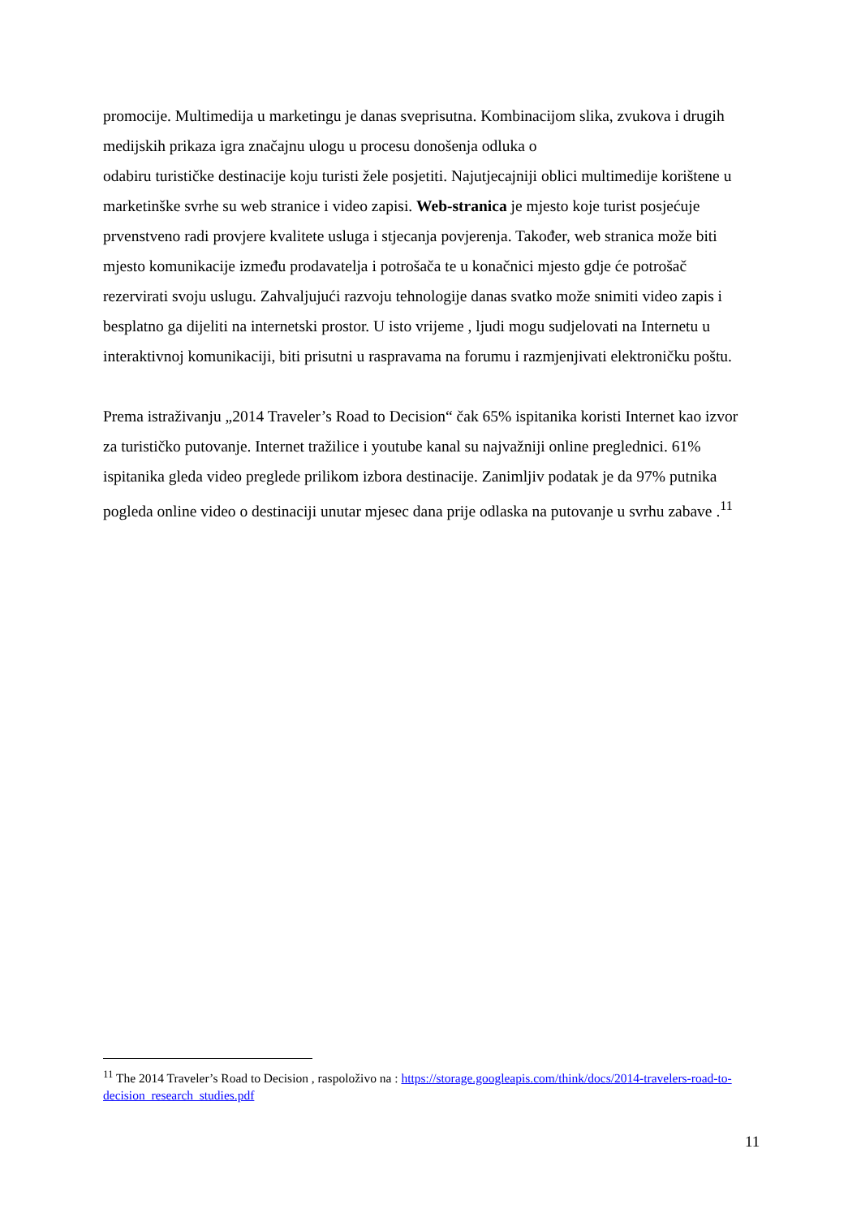promocije. Multimedija u marketingu je danas sveprisutna. Kombinacijom slika, zvukova i drugih medijskih prikaza igra značajnu ulogu u procesu donošenja odluka o
odabiru turističke destinacije koju turisti žele posjetiti. Najutjecajniji oblici multimedije korištene u marketinške svrhe su web stranice i video zapisi. Web-stranica je mjesto koje turist posjećuje prvenstveno radi provjere kvalitete usluga i stjecanja povjerenja. Također, web stranica može biti mjesto komunikacije između prodavatelja i potrošača te u konačnici mjesto gdje će potrošač rezervirati svoju uslugu. Zahvaljujući razvoju tehnologije danas svatko može snimiti video zapis i besplatno ga dijeliti na internetski prostor. U isto vrijeme , ljudi mogu sudjelovati na Internetu u interaktivnoj komunikaciji, biti prisutni u raspravama na forumu i razmjenjivati elektroničku poštu.
Prema istraživanju „2014 Traveler’s Road to Decision“ čak 65% ispitanika koristi Internet kao izvor za turističko putovanje. Internet tražilice i youtube kanal su najvažniji online preglednici. 61% ispitanika gleda video preglede prilikom izbora destinacije. Zanimljiv podatak je da 97% putnika pogleda online video o destinaciji unutar mjesec dana prije odlaska na putovanje u svrhu zabave .<sup>11</sup>
<sup>11</sup> The 2014 Traveler’s Road to Decision , raspoloživo na : https://storage.googleapis.com/think/docs/2014-travelers-road-to-decision_research_studies.pdf
11